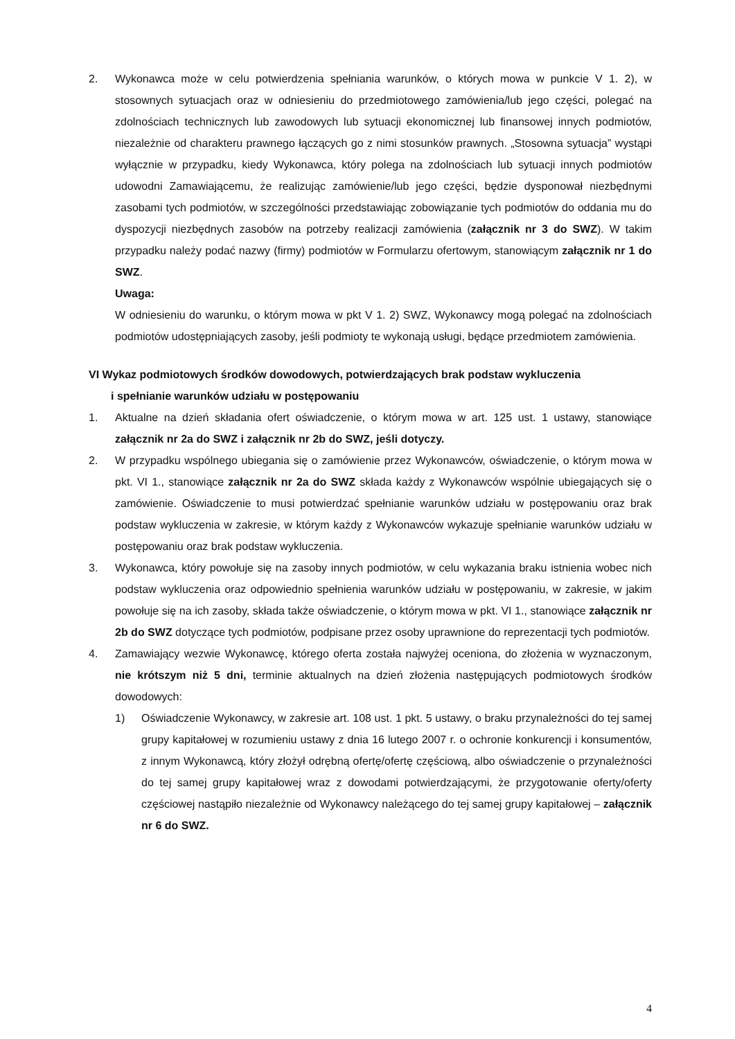2. Wykonawca może w celu potwierdzenia spełniania warunków, o których mowa w punkcie V 1. 2), w stosownych sytuacjach oraz w odniesieniu do przedmiotowego zamówienia/lub jego części, polegać na zdolnościach technicznych lub zawodowych lub sytuacji ekonomicznej lub finansowej innych podmiotów, niezależnie od charakteru prawnego łączących go z nimi stosunków prawnych. „Stosowna sytuacja” wystąpi wyłącznie w przypadku, kiedy Wykonawca, który polega na zdolnościach lub sytuacji innych podmiotów udowodni Zamawiającemu, że realizując zamówienie/lub jego części, będzie dysponował niezbędnymi zasobami tych podmiotów, w szczególności przedstawiając zobowiązanie tych podmiotów do oddania mu do dyspozycji niezbędnych zasobów na potrzeby realizacji zamówienia (załącznik nr 3 do SWZ). W takim przypadku należy podać nazwy (firmy) podmiotów w Formularzu ofertowym, stanowiącym załącznik nr 1 do SWZ.
Uwaga:
W odniesieniu do warunku, o którym mowa w pkt V 1. 2) SWZ, Wykonawcy mogą polegać na zdolnościach podmiotów udostępniających zasoby, jeśli podmioty te wykonają usługi, będące przedmiotem zamówienia.
VI Wykaz podmiotowych środków dowodowych, potwierdzających brak podstaw wykluczenia
i spełnianie warunków udziału w postępowaniu
1. Aktualne na dzień składania ofert oświadczenie, o którym mowa w art. 125 ust. 1 ustawy, stanowiące załącznik nr 2a do SWZ i załącznik nr 2b do SWZ, jeśli dotyczy.
2. W przypadku wspólnego ubiegania się o zamówienie przez Wykonawców, oświadczenie, o którym mowa w pkt. VI 1., stanowiące załącznik nr 2a do SWZ składa każdy z Wykonawców wspólnie ubiegających się o zamówienie. Oświadczenie to musi potwierdzać spełnianie warunków udziału w postępowaniu oraz brak podstaw wykluczenia w zakresie, w którym każdy z Wykonawców wykazuje spełnianie warunków udziału w postępowaniu oraz brak podstaw wykluczenia.
3. Wykonawca, który powołuje się na zasoby innych podmiotów, w celu wykazania braku istnienia wobec nich podstaw wykluczenia oraz odpowiednio spełnienia warunków udziału w postępowaniu, w zakresie, w jakim powołuje się na ich zasoby, składa także oświadczenie, o którym mowa w pkt. VI 1., stanowiące załącznik nr 2b do SWZ dotyczące tych podmiotów, podpisane przez osoby uprawnione do reprezentacji tych podmiotów.
4. Zamawiający wezwie Wykonawcę, którego oferta została najwyżej oceniona, do złożenia w wyznaczonym, nie krótszym niż 5 dni, terminie aktualnych na dzień złożenia następujących podmiotowych środków dowodowych:
1) Oświadczenie Wykonawcy, w zakresie art. 108 ust. 1 pkt. 5 ustawy, o braku przynależności do tej samej grupy kapitałowej w rozumieniu ustawy z dnia 16 lutego 2007 r. o ochronie konkurencji i konsumentów, z innym Wykonawcą, który złożył odrębną ofertę/ofertę częściową, albo oświadczenie o przynależności do tej samej grupy kapitałowej wraz z dowodami potwierdzającymi, że przygotowanie oferty/oferty częściowej nastąpiło niezależnie od Wykonawcy należącego do tej samej grupy kapitałowej – załącznik nr 6 do SWZ.
4